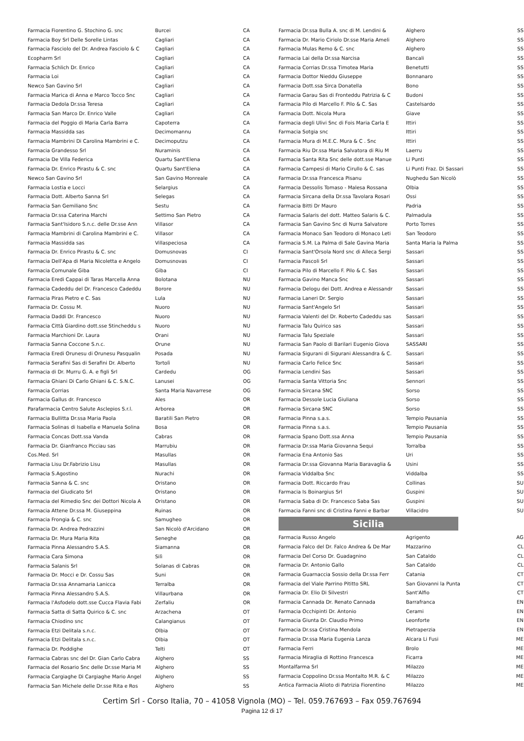| Farmacia Fiorentino G. Stochino G. snc | Burcei | CA |
| Farmacia Boy Srl Delle Sorelle Lintas | Cagliari | CA |
| Farmacia Fasciolo del Dr. Andrea Fasciolo & C | Cagliari | CA |
| Ecopharm Srl | Cagliari | CA |
| Farmacia Schlich Dr. Enrico | Cagliari | CA |
| Farmacia Loi | Cagliari | CA |
| Newco San Gavino Srl | Cagliari | CA |
| Farmacia Marica di Anna e Marco Tocco Snc | Cagliari | CA |
| Farmacia Dedola Dr.ssa Teresa | Cagliari | CA |
| Farmacia San Marco Dr. Enrico Valle | Cagliari | CA |
| Farmacia del Poggio di Maria Carla Barra | Capoterra | CA |
| Farmacia Massidda sas | Decimomannu | CA |
| Farmacia Mambrini Di Carolina Mambrini e C. | Decimoputzu | CA |
| Farmacia Grandesso Srl | Nuraminis | CA |
| Farmacia De Villa Federica | Quartu Sant'Elena | CA |
| Farmacia Dr. Enrico Pirastu & C. snc | Quartu Sant'Elena | CA |
| Newco San Gavino Srl | San Gavino Monreale | CA |
| Farmacia Lostia e Locci | Selargius | CA |
| Farmacia Dott. Alberto Sanna Srl | Selegas | CA |
| Farmacia San Gemiliano Snc | Sestu | CA |
| Farmacia Dr.ssa Caterina Marchi | Settimo San Pietro | CA |
| Farmacia Sant'Isidoro S.n.c. delle Dr.sse Ann | Villasor | CA |
| Farmacia Mambrini di Carolina Mambrini e C. | Villasor | CA |
| Farmacia Massidda sas | Villaspeciosa | CA |
| Farmacia Dr. Enrico Pirastu & C. snc | Domusnovas | CI |
| Farmacia Dell'Apa di Maria Nicoletta e Angelo | Domusnovas | CI |
| Farmacia Comunale Giba | Giba | CI |
| Farmacia Eredi Cappai di Taras Marcella Anna | Bolotana | NU |
| Farmacia Cadeddu del Dr. Francesco Cadeddu | Borore | NU |
| Farmacia Piras Pietro e C. Sas | Lula | NU |
| Farmacia Dr. Cossu M. | Nuoro | NU |
| Farmacia Daddi Dr. Francesco | Nuoro | NU |
| Farmacia Città Giardino dott.sse Stincheddu s | Nuoro | NU |
| Farmacia Marchioni Dr. Laura | Orani | NU |
| Farmacia Sanna Coccone S.n.c. | Orune | NU |
| Farmacia Eredi Orunesu di Orunesu Pasqualin | Posada | NU |
| Farmacia Serafini Sas di Serafini Dr. Alberto | Tortolì | NU |
| Farmacia di Dr. Murru G. A. e figli Srl | Cardedu | OG |
| Farmacia Ghiani Di Carlo Ghiani & C. S.N.C. | Lanusei | OG |
| Farmacia Corrias | Santa Maria Navarrese | OG |
| Farmacia Gallus dr. Francesco | Ales | OR |
| Parafarmacia Centro Salute Asclepios S.r.l. | Arborea | OR |
| Farmacia Bullitta Dr.ssa Maria Paola | Baratili San Pietro | OR |
| Farmacia Solinas di Isabella e Manuela Solina | Bosa | OR |
| Farmacia Concas Dott.ssa Vanda | Cabras | OR |
| Farmacia Dr. Gianfranco Picciau sas | Marrubiu | OR |
| Cos.Med. Srl | Masullas | OR |
| Farmacia Lisu Dr.Fabrizio Lisu | Masullas | OR |
| Farmacia S.Agostino | Nurachi | OR |
| Farmacia Sanna & C. snc | Oristano | OR |
| Farmacia del Giudicato Srl | Oristano | OR |
| Farmacia del Rimedio Snc dei Dottori Nicola A | Oristano | OR |
| Farmacia Attene Dr.ssa M. Giuseppina | Ruinas | OR |
| Farmacia Frongia & C. snc | Samugheo | OR |
| Farmacia Dr. Andrea Pedrazzini | San Nicolò d'Arcidano | OR |
| Farmacia Dr. Mura Maria Rita | Seneghe | OR |
| Farmacia Pinna Alessandro S.A.S. | Siamanna | OR |
| Farmacia Cara Simona | Silì | OR |
| Farmacia Salanis Srl | Solanas di Cabras | OR |
| Farmacia Dr. Mocci e Dr. Cossu Sas | Suni | OR |
| Farmacia Dr.ssa Annamaria Lanicca | Terralba | OR |
| Farmacia Pinna Alessandro S.A.S. | Villaurbana | OR |
| Farmacia l'Asfodelo dott.sse Cucca Flavia Fabi | Zerfaliu | OR |
| Farmacia Satta di Satta Quirico & C. snc | Arzachena | OT |
| Farmacia Chiodino snc | Calangianus | OT |
| Farmacia Etzi Delitala s.n.c. | Olbia | OT |
| Farmacia Etzi Delitala s.n.c. | Olbia | OT |
| Farmacia Dr. Poddighe | Telti | OT |
| Farmacia Cabras snc del Dr. Gian Carlo Cabra | Alghero | SS |
| Farmacia del Rosario Snc delle Dr.sse Maria M | Alghero | SS |
| Farmacia Cargiaghe Di Cargiaghe Mario Angel | Alghero | SS |
| Farmacia San Michele delle Dr.sse Rita e Ros | Alghero | SS |
| Farmacia Dr.ssa Bulla A. snc di M. Lendini & | Alghero | SS |
| Farmacia Dr. Mario Ciriolo Dr.sse Maria Ameli | Alghero | SS |
| Farmacia Mulas Remo & C. snc | Alghero | SS |
| Farmacia Lai della Dr.ssa Narcisa | Bancali | SS |
| Farmacia Corrias Dr.ssa Timotea Maria | Benetutti | SS |
| Farmacia Dottor Nieddu Giuseppe | Bonnanaro | SS |
| Farmacia Dott.ssa Sirca Donatella | Bono | SS |
| Farmacia Garau Sas di Fronteddu Patrizia & C | Budoni | SS |
| Farmacia Pilo di Marcello F. Pilo & C. Sas | Castelsardo | SS |
| Farmacia Dott. Nicola Mura | Giave | SS |
| Farmacia degli Ulivi Snc di Fois Maria Carla E | Ittiri | SS |
| Farmacia Sotgia snc | Ittiri | SS |
| Farmacia Mura di M.E.C. Mura & C . Snc | Ittiri | SS |
| Farmacia Riu Dr.ssa Maria Salvatora di Riu M | Laerru | SS |
| Farmacia Santa Rita Snc delle dott.sse Manue | Li Punti | SS |
| Farmacia Campesi di Mario Cirullo & C. sas | Li Punti Fraz. Di Sassari | SS |
| Farmacia Dr.ssa Francesca Pisanu | Nughedu San Nicolò | SS |
| Farmacia Dessolis Tomaso - Malesa Rossana | Olbia | SS |
| Farmacia Sircana della Dr.ssa Tavolara Rosari | Ossi | SS |
| Farmacia Bitti Dr Mauro | Padria | SS |
| Farmacia Salaris del dott. Matteo Salaris & C. | Palmadula | SS |
| Farmacia San Gavino Snc di Nurra Salvatore | Porto Torres | SS |
| Farmacia Monaco San Teodoro di Monaco Leti | San Teodoro | SS |
| Farmacia S.M. La Palma di Sale Gavina Maria | Santa Maria la Palma | SS |
| Farmacia Sant'Orsola Nord snc di Alleca Sergi | Sassari | SS |
| Farmacia Pascoli Srl | Sassari | SS |
| Farmacia Pilo di Marcello F. Pilo & C. Sas | Sassari | SS |
| Farmacia Gavino Manca Snc | Sassari | SS |
| Farmacia Delogu dei Dott. Andrea e Alessandr | Sassari | SS |
| Farmacia Laneri Dr. Sergio | Sassari | SS |
| Farmacia Sant'Angelo Srl | Sassari | SS |
| Farmacia Valenti del Dr. Roberto Cadeddu sas | Sassari | SS |
| Farmacia Talu Quirico sas | Sassari | SS |
| Farmacia Talu Speziale | Sassari | SS |
| Farmacia San Paolo di Barilari Eugenio Giova | SASSARI | SS |
| Farmacia Sigurani di Sigurani Alessandra & C. | Sassari | SS |
| Farmacia Carlo Felice Snc | Sassari | SS |
| Farmacia Lendini Sas | Sassari | SS |
| Farmacia Santa Vittoria Snc | Sennori | SS |
| Farmacia Sircana SNC | Sorso | SS |
| Farmacia Dessole Lucia Giuliana | Sorso | SS |
| Farmacia Sircana SNC | Sorso | SS |
| Farmacia Pinna s.a.s. | Tempio Pausania | SS |
| Farmacia Pinna s.a.s. | Tempio Pausania | SS |
| Farmacia Spano Dott.ssa Anna | Tempio Pausania | SS |
| Farmacia Dr.ssa Maria Giovanna Sequi | Torralba | SS |
| Farmacia Ena Antonio Sas | Uri | SS |
| Farmacia Dr.ssa Giovanna Maria Baravaglia & | Usini | SS |
| Farmacia Viddalba Snc | Viddalba | SS |
| Farmacia Dott. Riccardo Frau | Collinas | SU |
| Farmacia Is Boinargius Srl | Guspini | SU |
| Farmacia Saba di Dr. Francesco Saba Sas | Guspini | SU |
| Farmacia Fanni snc di Cristina Fanni e Barbar | Villacidro | SU |
Sicilia
| Farmacia Russo Angelo | Agrigento | AG |
| Farmacia Falco del Dr. Falco Andrea & De Mar | Mazzarino | CL |
| Farmacia Del Corso Dr. Guadagnino | San Cataldo | CL |
| Farmacia Dr. Antonio Gallo | San Cataldo | CL |
| Farmacia Guarnaccia Sossio della Dr.ssa Ferr | Catania | CT |
| Farmacia del Viale Parrino Pititto SRL | San Giovanni la Punta | CT |
| Farmacia Dr. Elio Di Silvestri | Sant'Alfio | CT |
| Farmacia Cannada Dr. Renato Cannada | Barrafranca | EN |
| Farmacia Occhipinti Dr. Antonio | Cerami | EN |
| Farmacia Giunta Dr. Claudio Primo | Leonforte | EN |
| Farmacia Dr.ssa Cristina Mendola | Pietraperzia | EN |
| Farmacia Dr.ssa Maria Eugenia Lanza | Alcara Li Fusi | ME |
| Farmacia Ferri | Brolo | ME |
| Farmacia Miraglia di Rottino Francesca | Ficarra | ME |
| Montalfarma Srl | Milazzo | ME |
| Farmacia Coppolino Dr.ssa Montalto M.R. & C | Milazzo | ME |
| Antica Farmacia Alioto di Patrizia Fiorentino | Milazzo | ME |
Certim Srl - Corso Italia, 70 – 41058 Vignola (MO) – Tel. 059.767693 – Fax 059.767694
Pagina 12 di 17